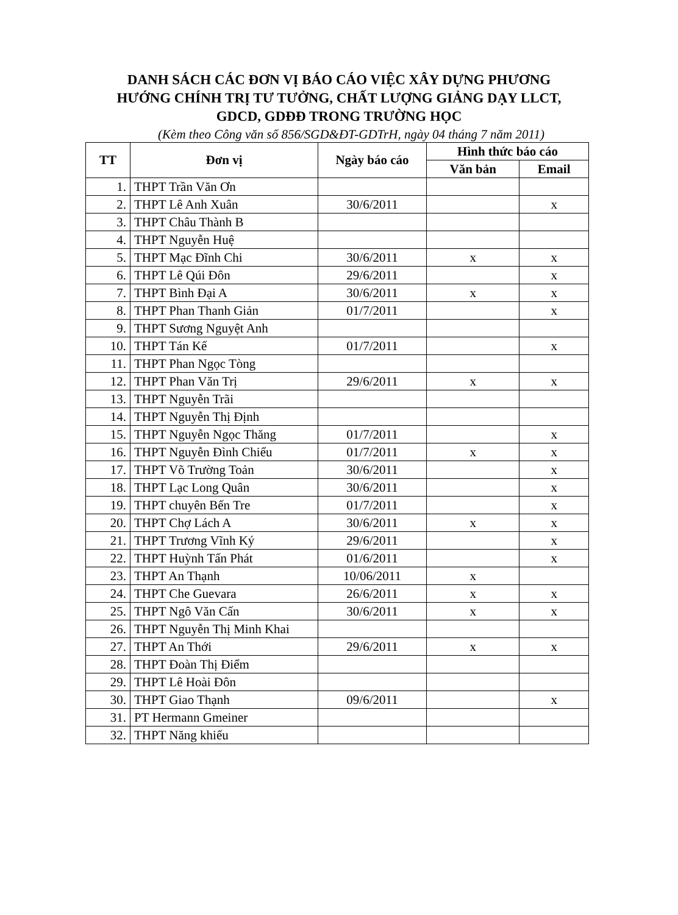DANH SÁCH CÁC ĐƠN VỊ BÁO CÁO VIỆC XÂY DỰNG PHƯƠNG
HƯỚNG CHÍNH TRỊ TƯ TƯỞNG, CHẤT LƯỢNG GIẢNG DẠY LLCT,
GDCD, GDĐĐ TRONG TRƯỜNG HỌC
(Kèm theo Công văn số 856/SGD&ĐT-GDTrH, ngày 04 tháng 7 năm 2011)
| TT | Đơn vị | Ngày báo cáo | Hình thức báo cáo | |
| --- | --- | --- | --- | --- |
| | | | Văn bản | Email |
| 1. | THPT Trần Văn Ơn | | | |
| 2. | THPT Lê Anh Xuân | 30/6/2011 | | x |
| 3. | THPT Châu Thành B | | | |
| 4. | THPT Nguyễn Huệ | | | |
| 5. | THPT Mạc Đĩnh Chi | 30/6/2011 | x | x |
| 6. | THPT Lê Qúi Đôn | 29/6/2011 | | x |
| 7. | THPT Bình Đại A | 30/6/2011 | x | x |
| 8. | THPT Phan Thanh Giản | 01/7/2011 | | x |
| 9. | THPT Sương Nguyệt Anh | | | |
| 10. | THPT Tán Kế | 01/7/2011 | | x |
| 11. | THPT Phan Ngọc Tòng | | | |
| 12. | THPT Phan Văn Trị | 29/6/2011 | x | x |
| 13. | THPT Nguyễn Trãi | | | |
| 14. | THPT Nguyễn Thị Định | | | |
| 15. | THPT Nguyễn Ngọc Thăng | 01/7/2011 | | x |
| 16. | THPT Nguyễn Đình Chiểu | 01/7/2011 | x | x |
| 17. | THPT Võ Trường Toản | 30/6/2011 | | x |
| 18. | THPT Lạc Long Quân | 30/6/2011 | | x |
| 19. | THPT chuyên Bến Tre | 01/7/2011 | | x |
| 20. | THPT Chợ Lách A | 30/6/2011 | x | x |
| 21. | THPT Trương Vĩnh Ký | 29/6/2011 | | x |
| 22. | THPT Huỳnh Tấn Phát | 01/6/2011 | | x |
| 23. | THPT An Thạnh | 10/06/2011 | x | |
| 24. | THPT Che Guevara | 26/6/2011 | x | x |
| 25. | THPT Ngô Văn Cấn | 30/6/2011 | x | x |
| 26. | THPT Nguyễn Thị Minh Khai | | | |
| 27. | THPT An Thới | 29/6/2011 | x | x |
| 28. | THPT Đoàn Thị Điểm | | | |
| 29. | THPT Lê Hoài Đôn | | | |
| 30. | THPT Giao Thạnh | 09/6/2011 | | x |
| 31. | PT Hermann Gmeiner | | | |
| 32. | THPT Năng khiếu | | | |